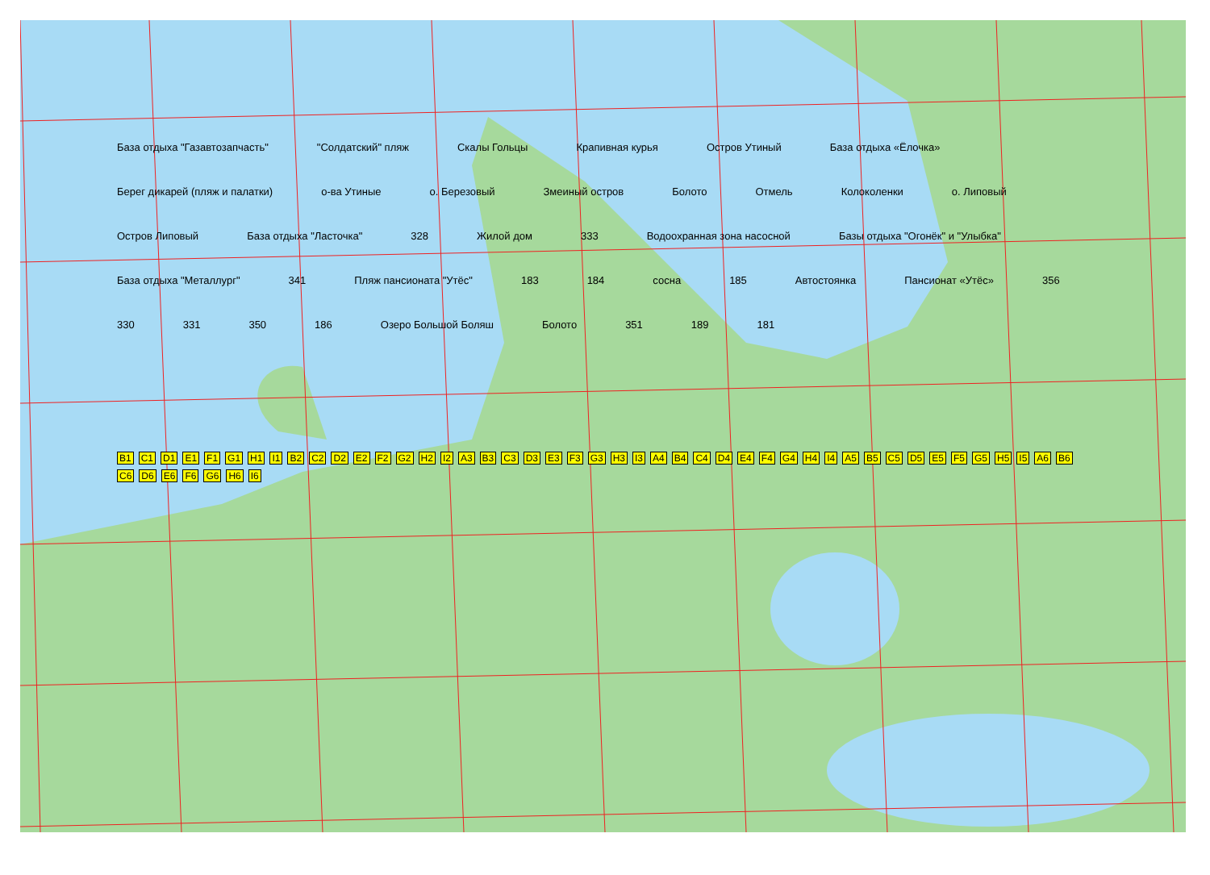База отдыха "Газавтозапчасть" "Солдатский" пляж Скалы Гольцы Крапивная курья Остров Утиный База отдыха «Ёлочка» Берег дикарей (пляж и палатки) о-ва Утиные о. Березовый Змеиный остров Болото Отмель Колоколенки о. Липовый Остров Липовый База отдыха "Ласточка" 328 Жилой дом 333 Водоохранная зона насосной Базы отдыха "Огонёк" и "Улыбка" База отдыха "Металлург" 341 Пляж пансионата "Утёс" 183 184 сосна 185 Автостоянка Пансионат «Утёс» 356 330 331 350 186 Озеро Большой Боляш Болото 351 189 181
B1 C1 D1 E1 F1 G1 H1 I1 B2 C2 D2 E2 F2 G2 H2 I2 A3 B3 C3 D3 E3 F3 G3 H3 I3 A4 B4 C4 D4 E4 F4 G4 H4 I4 A5 B5 C5 D5 E5 F5 G5 H5 I5 A6 B6 C6 D6 E6 F6 G6 H6 I6